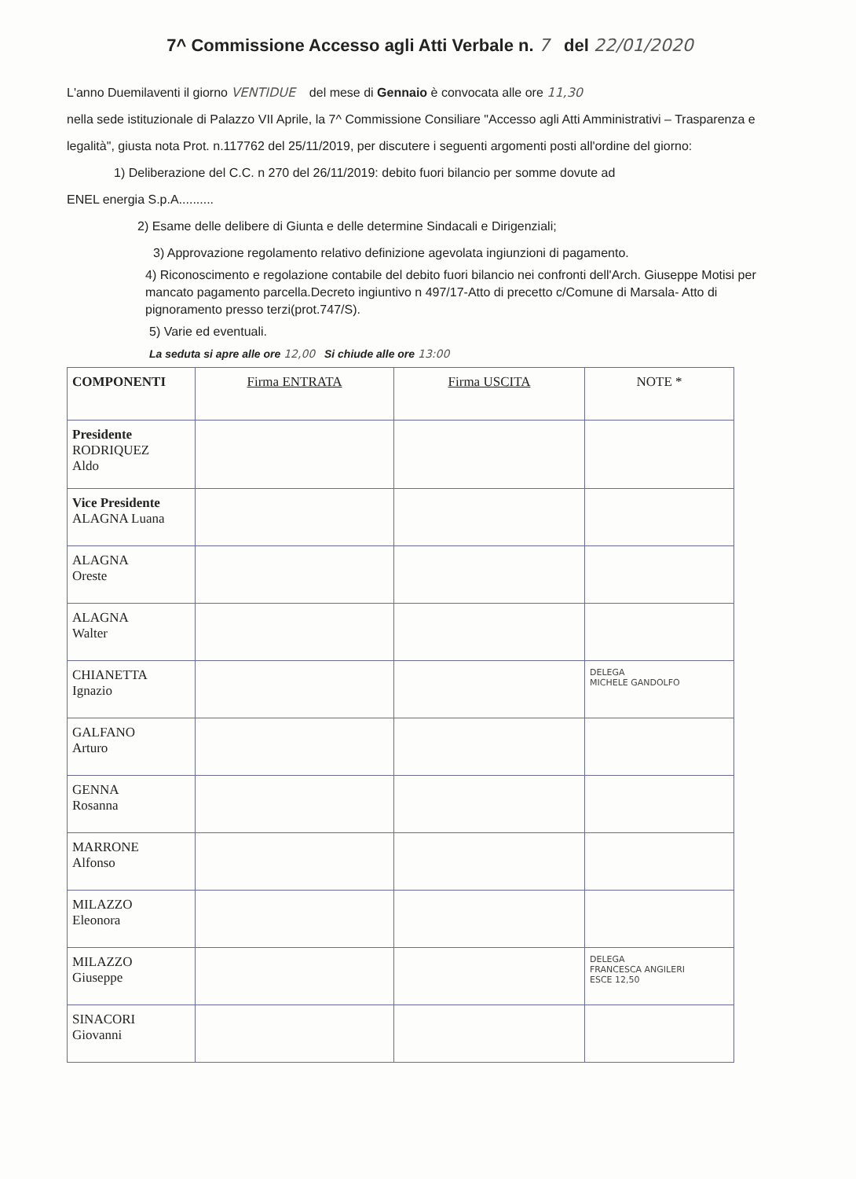7^ Commissione Accesso agli Atti Verbale n. 7 del 22/01/2020
L'anno Duemilaventi il giorno VENTIDUE del mese di Gennaio è convocata alle ore 11,30
nella sede istituzionale di Palazzo VII Aprile, la 7^ Commissione Consiliare "Accesso agli Atti Amministrativi – Trasparenza e legalità", giusta nota Prot. n.117762 del 25/11/2019, per discutere i seguenti argomenti posti all'ordine del giorno:
1) Deliberazione del C.C. n 270 del 26/11/2019: debito fuori bilancio per somme dovute ad
ENEL energia S.p.A..........
2) Esame delle delibere di Giunta e delle determine Sindacali e Dirigenziali;
3) Approvazione regolamento relativo definizione agevolata ingiunzioni di pagamento.
4) Riconoscimento e regolazione contabile del debito fuori bilancio nei confronti dell'Arch. Giuseppe Motisi per mancato pagamento parcella.Decreto ingiuntivo n 497/17-Atto di precetto c/Comune di Marsala- Atto di pignoramento presso terzi(prot.747/S).
5) Varie ed eventuali.
La seduta si apre alle ore 12,00 Si chiude alle ore 13:00
| COMPONENTI | Firma ENTRATA | Firma USCITA | NOTE * |
| --- | --- | --- | --- |
| Presidente RODRIQUEZ Aldo | | | |
| Vice Presidente ALAGNA Luana | | | |
| ALAGNA Oreste | | | |
| ALAGNA Walter | | | |
| CHIANETTA Ignazio | | | DELEGA MICHELE GANDOLFO |
| GALFANO Arturo | | | |
| GENNA Rosanna | | | |
| MARRONE Alfonso | | | |
| MILAZZO Eleonora | | | |
| MILAZZO Giuseppe | | | DELEGA FRANCESCA ANGILERI ESCE 12,50 |
| SINACORI Giovanni | | | |